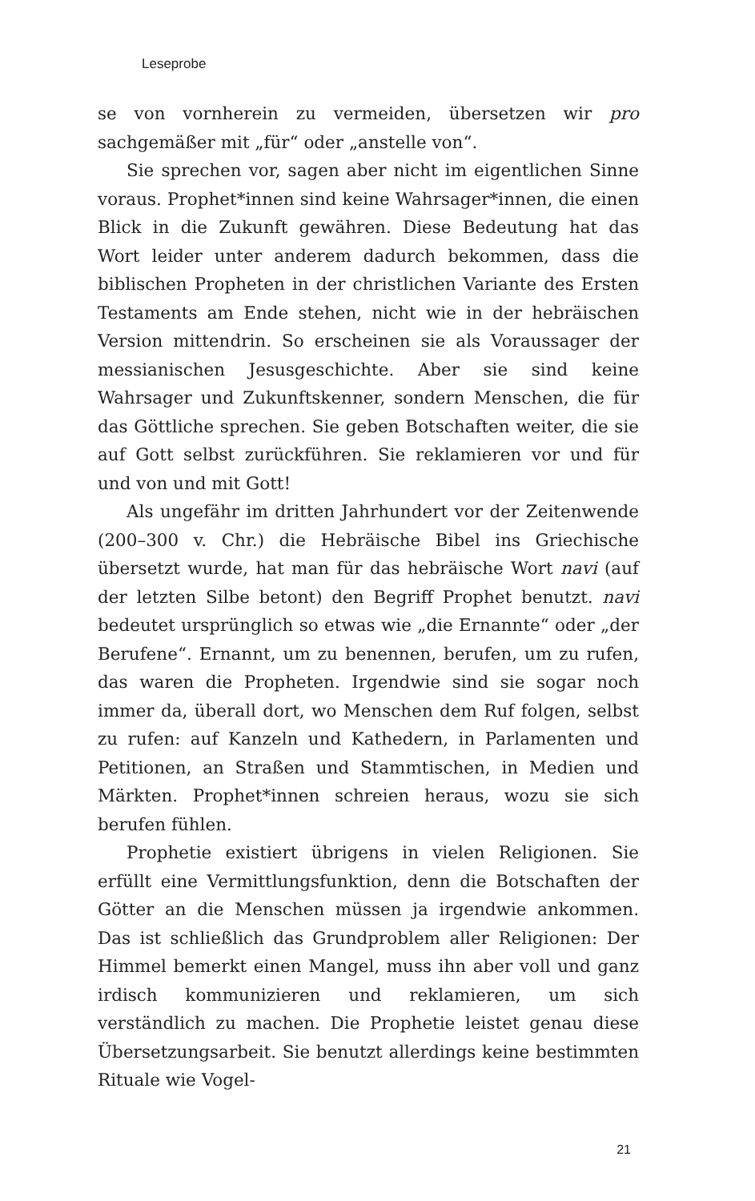Leseprobe
se von vornherein zu vermeiden, übersetzen wir pro sachgemäßer mit „für“ oder „anstelle von“.
Sie sprechen vor, sagen aber nicht im eigentlichen Sinne voraus. Prophet*innen sind keine Wahrsager*innen, die einen Blick in die Zukunft gewähren. Diese Bedeutung hat das Wort leider unter anderem dadurch bekommen, dass die biblischen Propheten in der christlichen Variante des Ersten Testaments am Ende stehen, nicht wie in der hebräischen Version mittendrin. So erscheinen sie als Voraussager der messianischen Jesusgeschichte. Aber sie sind keine Wahrsager und Zukunftskenner, sondern Menschen, die für das Göttliche sprechen. Sie geben Botschaften weiter, die sie auf Gott selbst zurückführen. Sie reklamieren vor und für und von und mit Gott!
Als ungefähr im dritten Jahrhundert vor der Zeitenwende (200–300 v. Chr.) die Hebräische Bibel ins Griechische übersetzt wurde, hat man für das hebräische Wort navi (auf der letzten Silbe betont) den Begriff Prophet benutzt. navi bedeutet ursprünglich so etwas wie „die Ernannte“ oder „der Berufene“. Ernannt, um zu benennen, berufen, um zu rufen, das waren die Propheten. Irgendwie sind sie sogar noch immer da, überall dort, wo Menschen dem Ruf folgen, selbst zu rufen: auf Kanzeln und Kathedern, in Parlamenten und Petitionen, an Straßen und Stammtischen, in Medien und Märkten. Prophet*innen schreien heraus, wozu sie sich berufen fühlen.
Prophetie existiert übrigens in vielen Religionen. Sie erfüllt eine Vermittlungsfunktion, denn die Botschaften der Götter an die Menschen müssen ja irgendwie ankommen. Das ist schließlich das Grundproblem aller Religionen: Der Himmel bemerkt einen Mangel, muss ihn aber voll und ganz irdisch kommunizieren und reklamieren, um sich verständlich zu machen. Die Prophetie leistet genau diese Übersetzungsarbeit. Sie benutzt allerdings keine bestimmten Rituale wie Vogel-
21